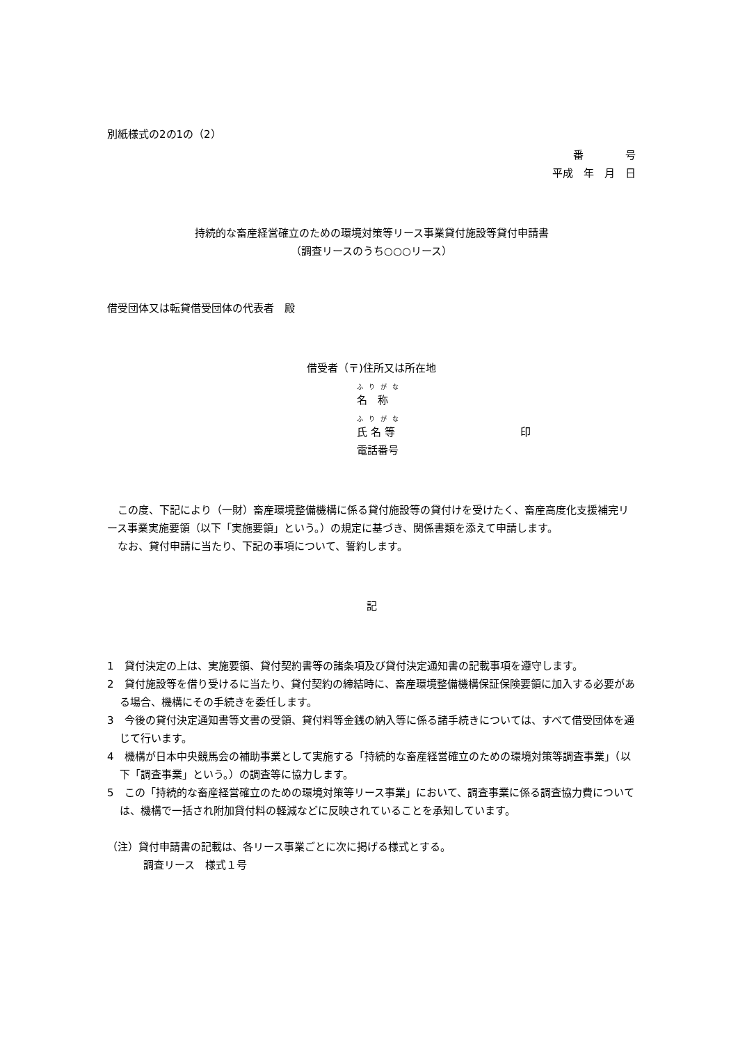別紙様式の2の1の（2）
番　　　　号
平成　年　月　日
持続的な畜産経営確立のための環境対策等リース事業貸付施設等貸付申請書
（調査リースのうち○○○リース）
借受団体又は転貸借受団体の代表者　殿
借受者（〒)住所又は所在地
ふりがな
名　称
ふりがな
氏 名 等 印
電話番号
　この度、下記により（一財）畜産環境整備機構に係る貸付施設等の貸付けを受けたく、畜産高度化支援補完リース事業実施要領（以下「実施要領」という。）の規定に基づき、関係書類を添えて申請します。
　なお、貸付申請に当たり、下記の事項について、誓約します。
記
1　貸付決定の上は、実施要領、貸付契約書等の諸条項及び貸付決定通知書の記載事項を遵守します。
2　貸付施設等を借り受けるに当たり、貸付契約の締結時に、畜産環境整備機構保証保険要領に加入する必要がある場合、機構にその手続きを委任します。
3　今後の貸付決定通知書等文書の受領、貸付料等金銭の納入等に係る諸手続きについては、すべて借受団体を通じて行います。
4　機構が日本中央競馬会の補助事業として実施する「持続的な畜産経営確立のための環境対策等調査事業」（以下「調査事業」という。）の調査等に協力します。
5　この「持続的な畜産経営確立のための環境対策等リース事業」において、調査事業に係る調査協力費については、機構で一括され附加貸付料の軽減などに反映されていることを承知しています。
（注）貸付申請書の記載は、各リース事業ごとに次に掲げる様式とする。
調査リース　様式１号